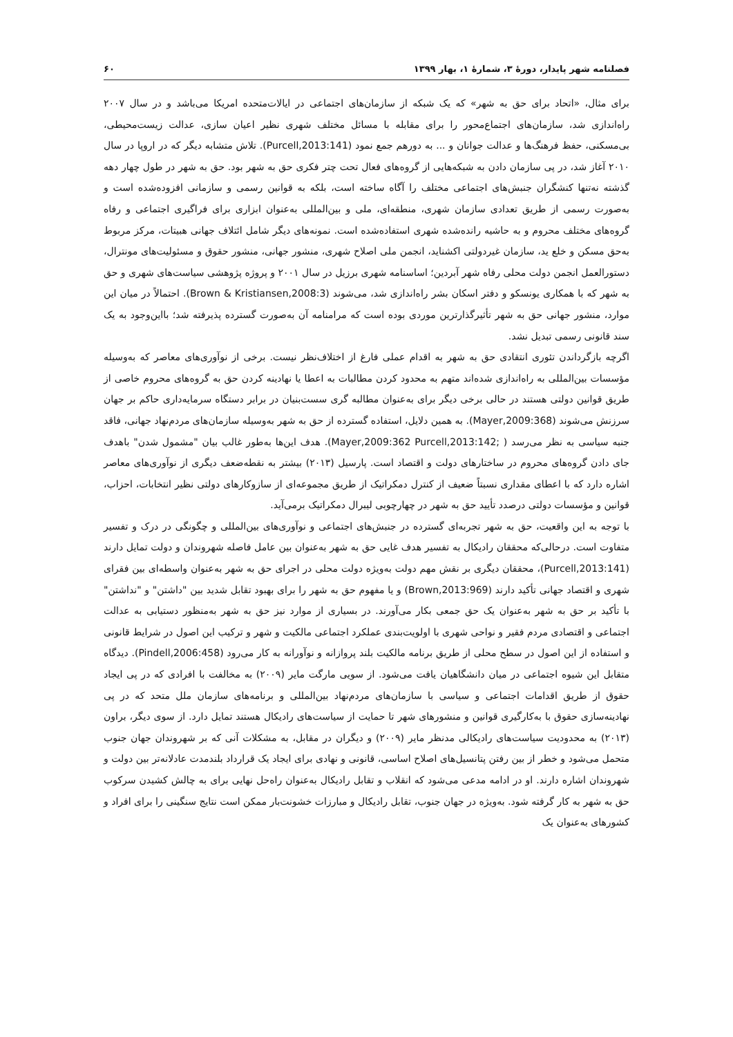فصلنامه شهر پایدار، دورهٔ ۳، شمارهٔ ۱، بهار ۱۳۹۹ ۶۰
برای مثال، «اتحاد برای حق به شهر» که یک شبکه از سازمان‌های اجتماعی در ایالات‌متحده امریکا می‌باشد و در سال ۲۰۰۷ راه‌اندازی شد، سازمان‌های اجتماع‌محور را برای مقابله با مسائل مختلف شهری نظیر اعیان سازی، عدالت زیست‌محیطی، بی‌مسکنی، حفظ فرهنگ‌ها و عدالت جوانان و ... به دورهم جمع نمود (Purcell,2013:141). تلاش متشابه دیگر که در اروپا در سال ۲۰۱۰ آغاز شد، در پی سازمان دادن به شبکه‌هایی از گروه‌های فعال تحت چتر فکری حق به شهر بود. حق به شهر در طول چهار دهه گذشته نه‌تنها کنشگران جنبش‌های اجتماعی مختلف را آگاه ساخته است، بلکه به قوانین رسمی و سازمانی افزوده‌شده است و به‌صورت رسمی از طریق تعدادی سازمان شهری، منطقه‌ای، ملی و بین‌المللی به‌عنوان ابزاری برای فراگیری اجتماعی و رفاه گروه‌های مختلف محروم و به حاشیه رانده‌شده شهری استفاده‌شده است. نمونه‌های دیگر شامل ائتلاف جهانی هبیتات، مرکز مربوط به‌حق مسکن و خلع ید، سازمان غیردولتی اکشناید، انجمن ملی اصلاح شهری، منشور جهانی، منشور حقوق و مسئولیت‌های مونترال، دستورالعمل انجمن دولت محلی رفاه شهر آبردین؛ اساسنامه شهری برزیل در سال ۲۰۰۱ و پروژه پژوهشی سیاست‌های شهری و حق به شهر که با همکاری یونسکو و دفتر اسکان بشر راه‌اندازی شد، می‌شوند (Brown & Kristiansen,2008:3). احتمالاً در میان این موارد، منشور جهانی حق به شهر تأثیرگذارترین موردی بوده است که مرامنامه آن به‌صورت گسترده پذیرفته شد؛ بااین‌وجود به یک سند قانونی رسمی تبدیل نشد.
اگرچه بازگرداندن تئوری انتقادی حق به شهر به اقدام عملی فارغ از اختلاف‌نظر نیست. برخی از نوآوری‌های معاصر که به‌وسیله مؤسسات بین‌المللی به راه‌اندازی شده‌اند متهم به محدود کردن مطالبات به اعطا یا نهادینه کردن حق به گروه‌های محروم خاصی از طریق قوانین دولتی هستند در حالی برخی دیگر برای به‌عنوان مطالبه گری سست‌بنیان در برابر دستگاه سرمایه‌داری حاکم بر جهان سرزنش می‌شوند (Mayer,2009:368). به همین دلایل، استفاده گسترده از حق به شهر به‌وسیله سازمان‌های مردم‌نهاد جهانی، فاقد جنبه سیاسی به نظر می‌رسد ( ;Mayer,2009:362 Purcell,2013:142). هدف این‌ها به‌طور غالب بیان "مشمول شدن" باهدف جای دادن گروه‌های محروم در ساختارهای دولت و اقتصاد است. پارسیل (۲۰۱۳) بیشتر به نقطه‌ضعف دیگری از نوآوری‌های معاصر اشاره دارد که با اعطای مقداری نسبتاً ضعیف از کنترل دمکراتیک از طریق مجموعه‌ای از سازوکارهای دولتی نظیر انتخابات، احزاب، قوانین و مؤسسات دولتی درصدد تأیید حق به شهر در چهارچوبی لیبرال دمکراتیک برمی‌آید.
با توجه به این واقعیت، حق به شهر تجربه‌ای گسترده در جنبش‌های اجتماعی و نوآوری‌های بین‌المللی و چگونگی در درک و تفسیر متفاوت است. درحالی‌که محققان رادیکال به تفسیر هدف غایی حق به شهر به‌عنوان بین عامل فاصله شهروندان و دولت تمایل دارند (Purcell,2013:141)، محققان دیگری بر نقش مهم دولت به‌ویژه دولت محلی در اجرای حق به شهر به‌عنوان واسطه‌ای بین فقرای شهری و اقتصاد جهانی تأکید دارند (Brown,2013:969) و یا مفهوم حق به شهر را برای بهبود تقابل شدید بین "داشتن" و "نداشتن" با تأکید بر حق به شهر به‌عنوان یک حق جمعی بکار می‌آورند. در بسیاری از موارد نیز حق به شهر به‌منظور دستیابی به عدالت اجتماعی و اقتصادی مردم فقیر و نواحی شهری با اولویت‌بندی عملکرد اجتماعی مالکیت و شهر و ترکیب این اصول در شرایط قانونی و استفاده از این اصول در سطح محلی از طریق برنامه مالکیت بلند پروازانه و نوآورانه به کار می‌رود (Pindell,2006:458). دیدگاه متقابل این شیوه اجتماعی در میان دانشگاهیان یافت می‌شود. از سویی مارگت مایر (۲۰۰۹) به مخالفت با افرادی که در پی ایجاد حقوق از طریق اقدامات اجتماعی و سیاسی با سازمان‌های مردم‌نهاد بین‌المللی و برنامه‌های سازمان ملل متحد که در پی نهادینه‌سازی حقوق با به‌کارگیری قوانین و منشورهای شهر تا حمایت از سیاست‌های رادیکال هستند تمایل دارد. از سوی دیگر، براون (۲۰۱۳) به محدودیت سیاست‌های رادیکالی مدنظر مایر (۲۰۰۹) و دیگران در مقابل، به مشکلات آنی که بر شهروندان جهان جنوب متحمل می‌شود و خطر از بین رفتن پتانسیل‌های اصلاح اساسی، قانونی و نهادی برای ایجاد یک قرارداد بلندمدت عادلانه‌تر بین دولت و شهروندان اشاره دارند. او در ادامه مدعی می‌شود که انقلاب و تقابل رادیکال به‌عنوان راه‌حل نهایی برای به چالش کشیدن سرکوب حق به شهر به کار گرفته شود. به‌ویژه در جهان جنوب، تقابل رادیکال و مبارزات خشونت‌بار ممکن است نتایج سنگینی را برای افراد و کشورهای به‌عنوان یک